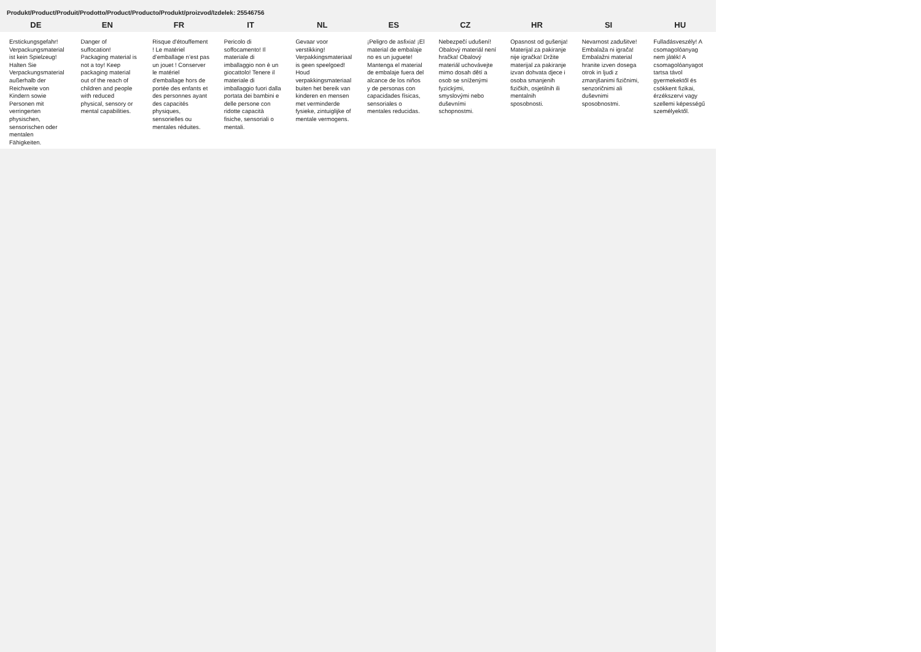Produkt/Product/Produit/Prodotto/Product/Producto/Produkt/proizvod/Izdelek: 25546756
| DE | EN | FR | IT | NL | ES | CZ | HR | SI | HU |
| --- | --- | --- | --- | --- | --- | --- | --- | --- | --- |
| Erstickungsgefahr! Verpackungsmaterial ist kein Spielzeug! Halten Sie Verpackungsmaterial außerhalb der Reichweite von Kindern sowie Personen mit verringerten physischen, sensorischen oder mentalen Fähigkeiten. | Danger of suffocation! Packaging material is not a toy! Keep packaging material out of the reach of children and people with reduced physical, sensory or mental capabilities. | Risque d'étouffement ! Le matériel d’emballage n’est pas un jouet ! Conserver le matériel d'emballage hors de portée des enfants et des personnes ayant des capacités physiques, sensorielles ou mentales réduites. | Pericolo di soffocamento! Il materiale di imballaggio non è un giocattolo! Tenere il materiale di imballaggio fuori dalla portata dei bambini e delle persone con ridotte capacità fisiche, sensoriali o mentali. | Gevaar voor verstikking! Verpakkingsmateriaal is geen speelgoed! Houd verpakkingsmateriaal buiten het bereik van kinderen en mensen met verminderde fysieke, zintuiglijke of mentale vermogens. | ¡Peligro de asfixia! ¡El material de embalaje no es un juguete! Mantenga el material de embalaje fuera del alcance de los niños y de personas con capacidades físicas, sensoriales o mentales reducidas. | Nebezpečí udušení! Obalový materiál není hračka! Obalový materiál uchovávejte mimo dosah dětí a osob se sníženými fyzickými, smyslovými nebo duševními schopnostmi. | Opasnost od gušenja! Materijal za pakiranje nije igračka! Držite materijal za pakiranje izvan dohvata djece i osoba smanjenih fizičkih, osjetilnih ili mentalnih sposobnosti. | Nevarnost zadušitve! Embalaža ni igrača! Embalažni material hranite izven dosega otrok in ljudi z zmanjšanimi fizičnimi, senzoričnimi ali duševnimi sposobnostmi. | Fulladásveszély! A csomagolóanyag nem játék! A csomagolóanyagot tartsa távol gyermekektől és csökkent fizikai, érzékszervi vagy szellemi képességű személyektől. |